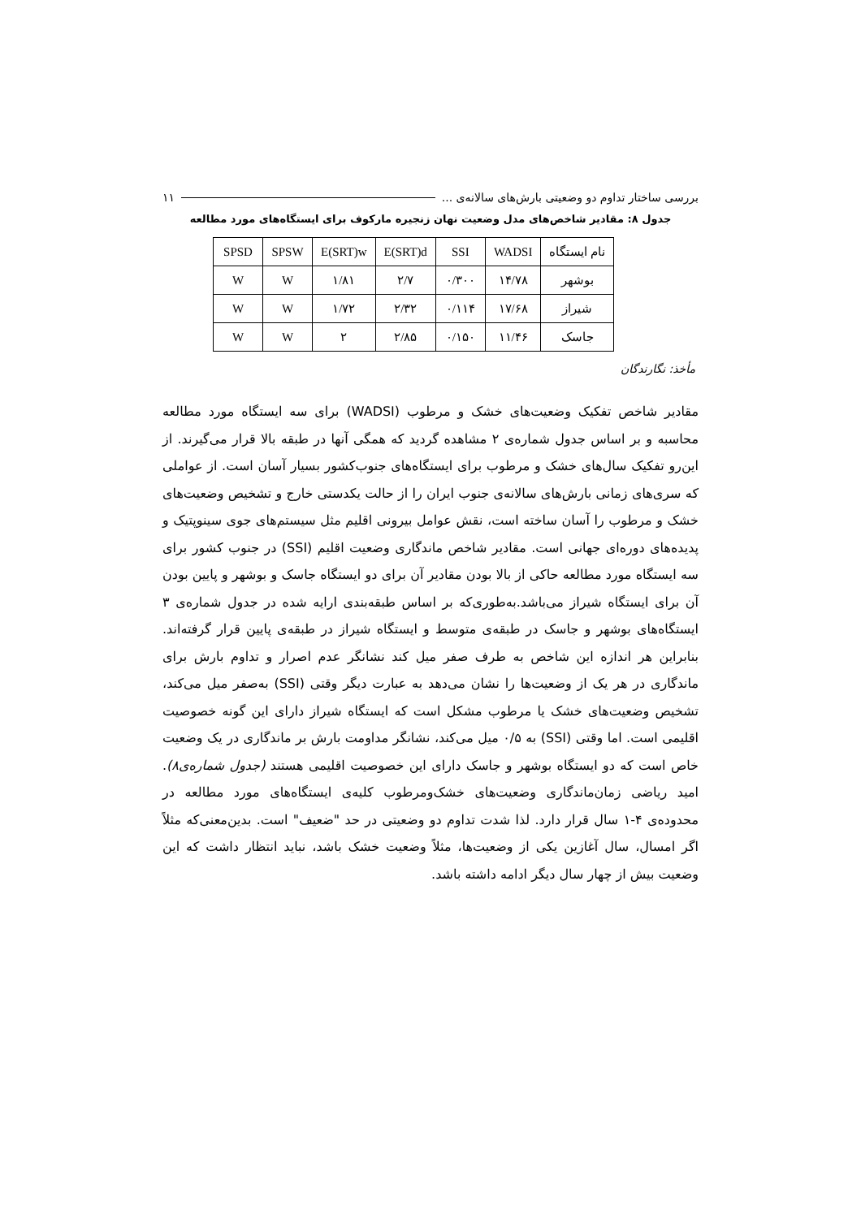بررسی ساختار تداوم دو وضعیتی بارش‌های سالانه‌ی ... ۱۱
جدول ۸: مقادیر شاخص‌های مدل وضعیت نهان زنجیره مارکوف برای ایستگاه‌های مورد مطالعه
| نام ایستگاه | WADSI | SSI | E(SRT)d | E(SRT)w | SPSW | SPSD |
| --- | --- | --- | --- | --- | --- | --- |
| بوشهر | ۱۴/۷۸ | ۰/۳۰۰ | ۲/۷ | ۱/۸۱ | W | W |
| شیراز | ۱۷/۶۸ | ۰/۱۱۴ | ۲/۳۲ | ۱/۷۲ | W | W |
| جاسک | ۱۱/۴۶ | ۰/۱۵۰ | ۲/۸۵ | ۲ | W | W |
مأخذ: نگارندگان
مقادیر شاخص تفکیک وضعیت‌های خشک و مرطوب (WADSI) برای سه ایستگاه مورد مطالعه محاسبه و بر اساس جدول شماره‌ی ۲ مشاهده گردید که همگی آنها در طبقه بالا قرار می‌گیرند. از این‌رو تفکیک سال‌های خشک و مرطوب برای ایستگاه‌های جنوب‌کشور بسیار آسان است. از عواملی که سری‌های زمانی بارش‌های سالانه‌ی جنوب ایران را از حالت یکدستی خارج و تشخیص وضعیت‌های خشک و مرطوب را آسان ساخته است، نقش عوامل بیرونی اقلیم مثل سیستم‌های جوی سینوپتیک و پدیده‌های دوره‌ای جهانی است. مقادیر شاخص ماندگاری وضعیت اقلیم (SSI) در جنوب کشور برای سه ایستگاه مورد مطالعه حاکی از بالا بودن مقادیر آن برای دو ایستگاه جاسک و بوشهر و پایین بودن آن برای ایستگاه شیراز می‌باشد.به‌طوری‌که بر اساس طبقه‌بندی ارایه شده در جدول شماره‌ی ۳ ایستگاه‌های بوشهر و جاسک در طبقه‌ی متوسط و ایستگاه شیراز در طبقه‌ی پایین قرار گرفته‌اند. بنابراین هر اندازه این شاخص به طرف صفر میل کند نشانگر عدم اصرار و تداوم بارش برای ماندگاری در هر یک از وضعیت‌ها را نشان می‌دهد به عبارت دیگر وقتی (SSI) به‌صفر میل می‌کند، تشخیص وضعیت‌های خشک یا مرطوب مشکل است که ایستگاه شیراز دارای این گونه خصوصیت اقلیمی است. اما وقتی (SSI) به ۰/۵ میل می‌کند، نشانگر مداومت بارش بر ماندگاری در یک وضعیت خاص است که دو ایستگاه بوشهر و جاسک دارای این خصوصیت اقلیمی هستند (جدول شماره‌ی۸). امید ریاضی زمان‌ماندگاری وضعیت‌های خشک‌ومرطوب کلیه‌ی ایستگاه‌های مورد مطالعه در محدوده‌ی ۴-۱ سال قرار دارد. لذا شدت تداوم دو وضعیتی در حد "ضعیف" است. بدین‌معنی‌که مثلاً اگر امسال، سال آغازین یکی از وضعیت‌ها، مثلاً وضعیت خشک باشد، نباید انتظار داشت که این وضعیت بیش از چهار سال دیگر ادامه داشته باشد.